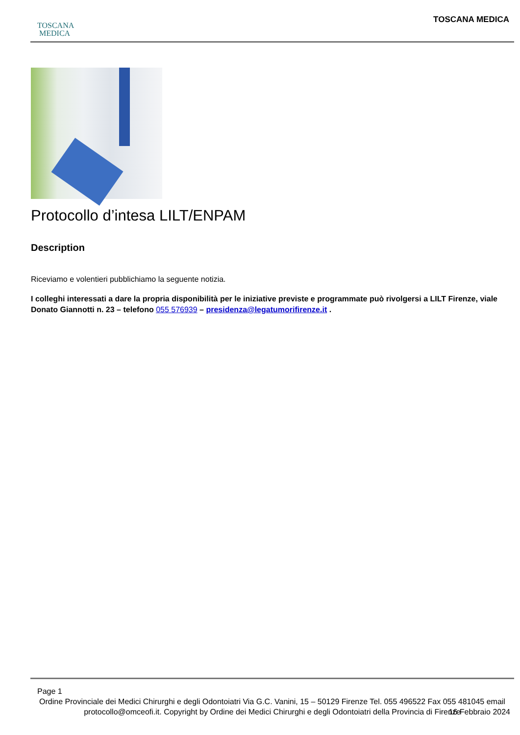TOSCANA
MEDICA
TOSCANA MEDICA
Protocollo d’intesa LILT/ENPAM
Description
Riceviamo e volentieri pubblichiamo la seguente notizia.
I colleghi interessati a dare la propria disponibilità per le iniziative previste e programmate può rivolgersi a LILT Firenze, viale Donato Giannotti n. 23 – telefono 055 576939 – presidenza@legatumorifirenze.it .
Page 1
Ordine Provinciale dei Medici Chirurghi e degli Odontoiatri Via G.C. Vanini, 15 – 50129 Firenze Tel. 055 496522 Fax 055 481045 email protocollo@omceofi.it. Copyright by Ordine dei Medici Chirurghi e degli Odontoiatri della Provincia di Firenze
16 Febbraio 2024